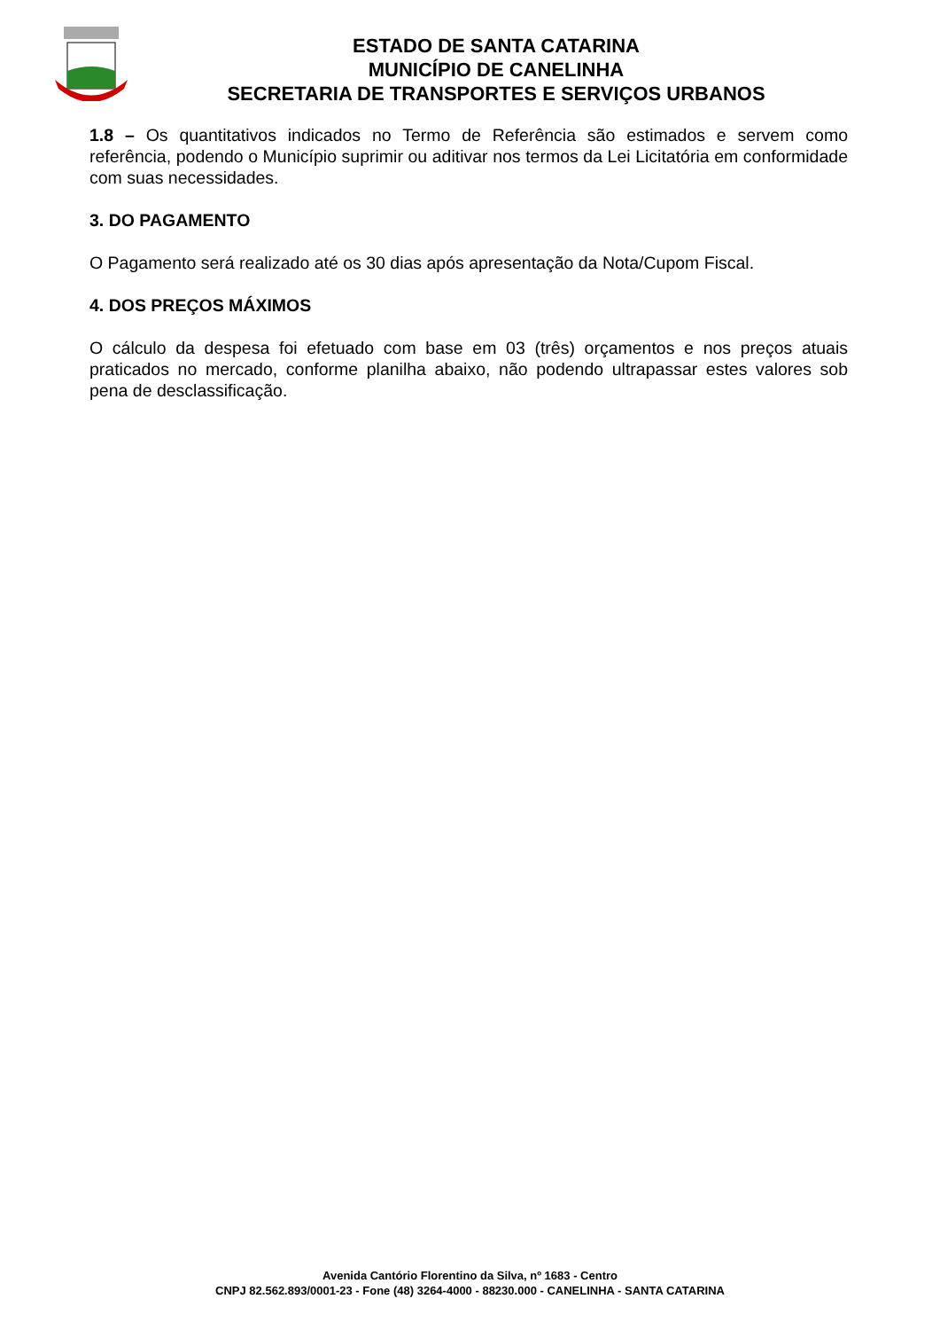ESTADO DE SANTA CATARINA
MUNICÍPIO DE CANELINHA
SECRETARIA DE TRANSPORTES E SERVIÇOS URBANOS
1.8 – Os quantitativos indicados no Termo de Referência são estimados e servem como referência, podendo o Município suprimir ou aditivar nos termos da Lei Licitatória em conformidade com suas necessidades.
3. DO PAGAMENTO
O Pagamento será realizado até os 30 dias após apresentação da Nota/Cupom Fiscal.
4. DOS PREÇOS MÁXIMOS
O cálculo da despesa foi efetuado com base em 03 (três) orçamentos e nos preços atuais praticados no mercado, conforme planilha abaixo, não podendo ultrapassar estes valores sob pena de desclassificação.
Avenida Cantório Florentino da Silva, nº 1683 - Centro
CNPJ 82.562.893/0001-23 - Fone (48) 3264-4000 - 88230.000 - CANELINHA - SANTA CATARINA